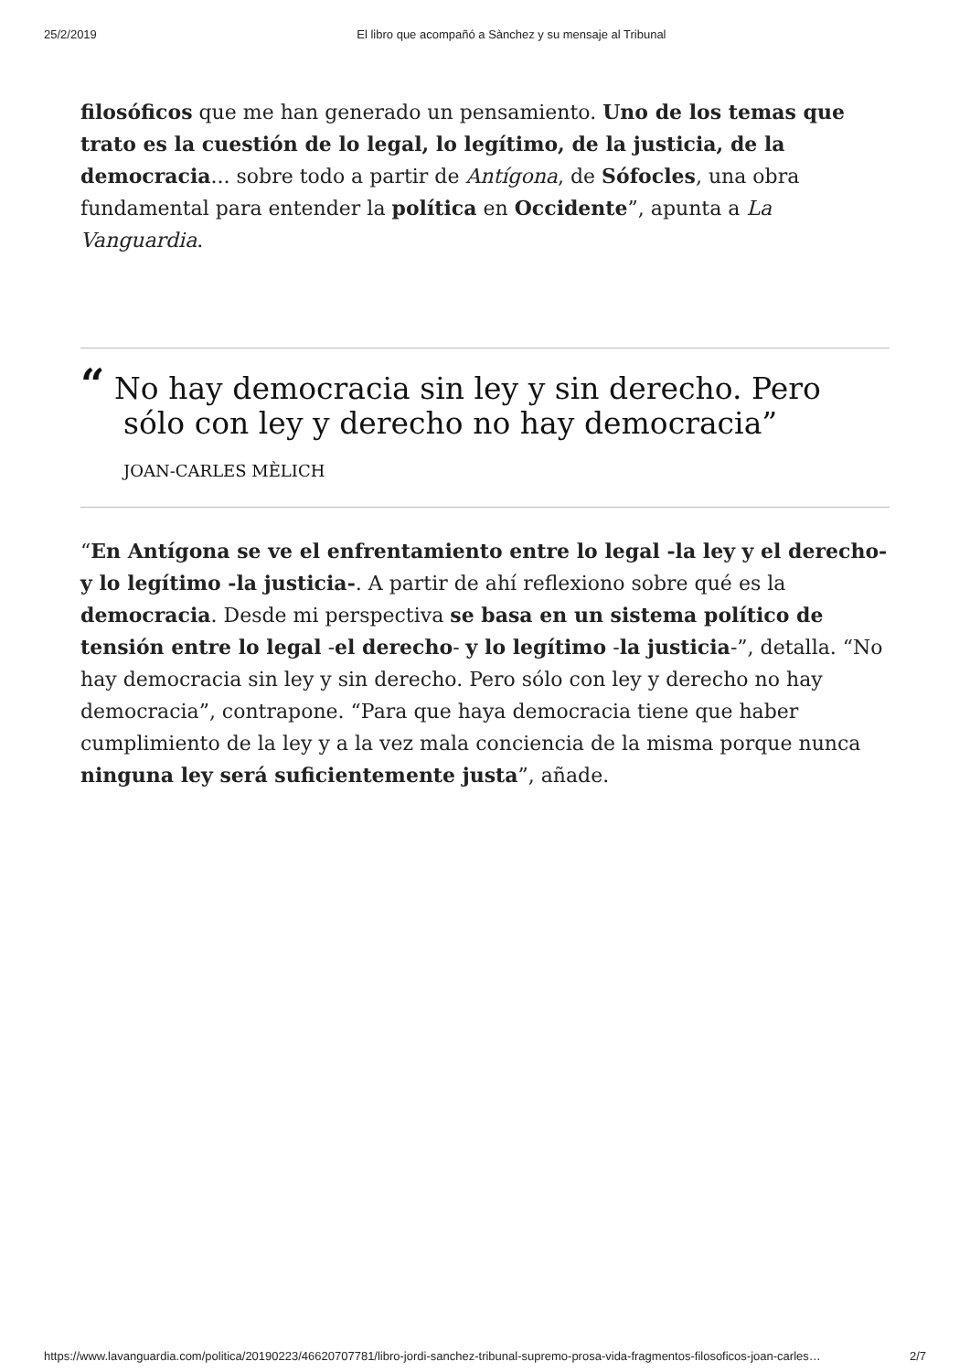25/2/2019 El libro que acompañó a Sànchez y su mensaje al Tribunal
filosóficos que me han generado un pensamiento. Uno de los temas que trato es la cuestión de lo legal, lo legítimo, de la justicia, de la democracia... sobre todo a partir de Antígona, de Sófocles, una obra fundamental para entender la política en Occidente”, apunta a La Vanguardia.
“ No hay democracia sin ley y sin derecho. Pero sólo con ley y derecho no hay democracia”
JOAN-CARLES MÈLICH
“En Antígona se ve el enfrentamiento entre lo legal -la ley y el derecho- y lo legítimo -la justicia-. A partir de ahí reflexiono sobre qué es la democracia. Desde mi perspectiva se basa en un sistema político de tensión entre lo legal -el derecho- y lo legítimo -la justicia-”, detalla. “No hay democracia sin ley y sin derecho. Pero sólo con ley y derecho no hay democracia”, contrapone. “Para que haya democracia tiene que haber cumplimiento de la ley y a la vez mala conciencia de la misma porque nunca ninguna ley será suficientemente justa”, añade.
https://www.lavanguardia.com/politica/20190223/46620707781/libro-jordi-sanchez-tribunal-supremo-prosa-vida-fragmentos-filosoficos-joan-carles… 2/7